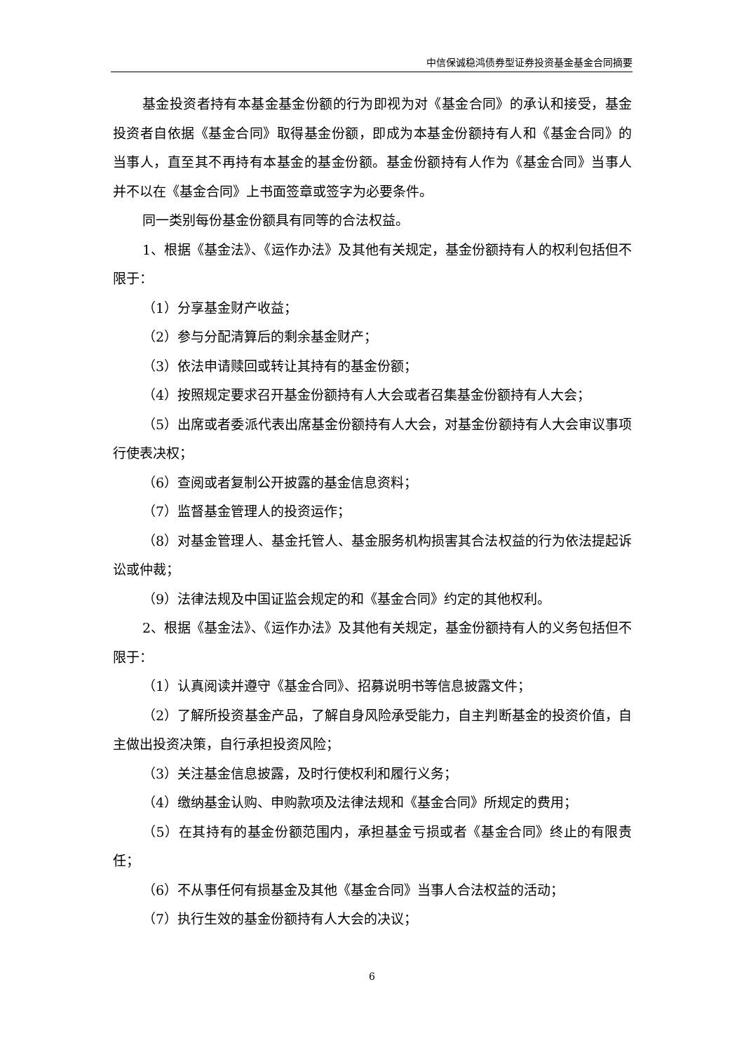中信保诚稳鸿债券型证券投资基金基金合同摘要
基金投资者持有本基金基金份额的行为即视为对《基金合同》的承认和接受，基金投资者自依据《基金合同》取得基金份额，即成为本基金份额持有人和《基金合同》的当事人，直至其不再持有本基金的基金份额。基金份额持有人作为《基金合同》当事人并不以在《基金合同》上书面签章或签字为必要条件。
同一类别每份基金份额具有同等的合法权益。
1、根据《基金法》、《运作办法》及其他有关规定，基金份额持有人的权利包括但不限于：
（1）分享基金财产收益；
（2）参与分配清算后的剩余基金财产；
（3）依法申请赎回或转让其持有的基金份额；
（4）按照规定要求召开基金份额持有人大会或者召集基金份额持有人大会；
（5）出席或者委派代表出席基金份额持有人大会，对基金份额持有人大会审议事项行使表决权；
（6）查阅或者复制公开披露的基金信息资料；
（7）监督基金管理人的投资运作；
（8）对基金管理人、基金托管人、基金服务机构损害其合法权益的行为依法提起诉讼或仲裁；
（9）法律法规及中国证监会规定的和《基金合同》约定的其他权利。
2、根据《基金法》、《运作办法》及其他有关规定，基金份额持有人的义务包括但不限于：
（1）认真阅读并遵守《基金合同》、招募说明书等信息披露文件；
（2）了解所投资基金产品，了解自身风险承受能力，自主判断基金的投资价值，自主做出投资决策，自行承担投资风险；
（3）关注基金信息披露，及时行使权利和履行义务；
（4）缴纳基金认购、申购款项及法律法规和《基金合同》所规定的费用；
（5）在其持有的基金份额范围内，承担基金亏损或者《基金合同》终止的有限责任；
（6）不从事任何有损基金及其他《基金合同》当事人合法权益的活动；
（7）执行生效的基金份额持有人大会的决议；
6